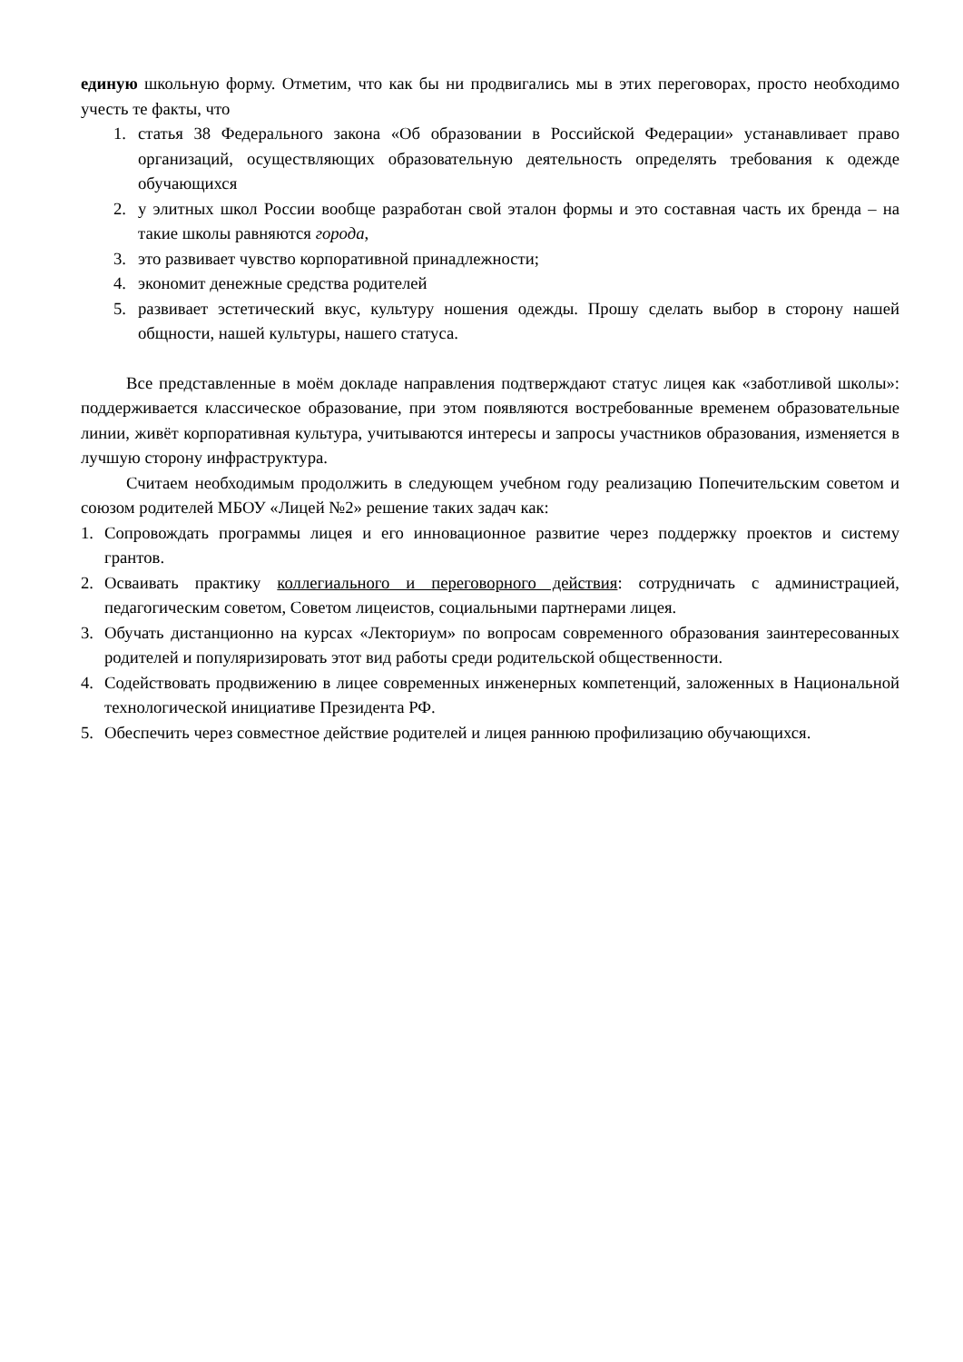единую школьную форму. Отметим, что как бы ни продвигались мы в этих переговорах, просто необходимо учесть те факты, что
1. статья 38 Федерального закона «Об образовании в Российской Федерации» устанавливает право организаций, осуществляющих образовательную деятельность определять требования к одежде обучающихся
2. у элитных школ России вообще разработан свой эталон формы и это составная часть их бренда – на такие школы равняются города,
3. это развивает чувство корпоративной принадлежности;
4. экономит денежные средства родителей
5. развивает эстетический вкус, культуру ношения одежды. Прошу сделать выбор в сторону нашей общности, нашей культуры, нашего статуса.
Все представленные в моём докладе направления подтверждают статус лицея как «заботливой школы»: поддерживается классическое образование, при этом появляются востребованные временем образовательные линии, живёт корпоративная культура, учитываются интересы и запросы участников образования, изменяется в лучшую сторону инфраструктура.
Считаем необходимым продолжить в следующем учебном году реализацию Попечительским советом и союзом родителей МБОУ «Лицей №2» решение таких задач как:
1. Сопровождать программы лицея и его инновационное развитие через поддержку проектов и систему грантов.
2. Осваивать практику коллегиального и переговорного действия: сотрудничать с администрацией, педагогическим советом, Советом лицеистов, социальными партнерами лицея.
3. Обучать дистанционно на курсах «Лекториум» по вопросам современного образования заинтересованных родителей и популяризировать этот вид работы среди родительской общественности.
4. Содействовать продвижению в лицее современных инженерных компетенций, заложенных в Национальной технологической инициативе Президента РФ.
5. Обеспечить через совместное действие родителей и лицея раннюю профилизацию обучающихся.